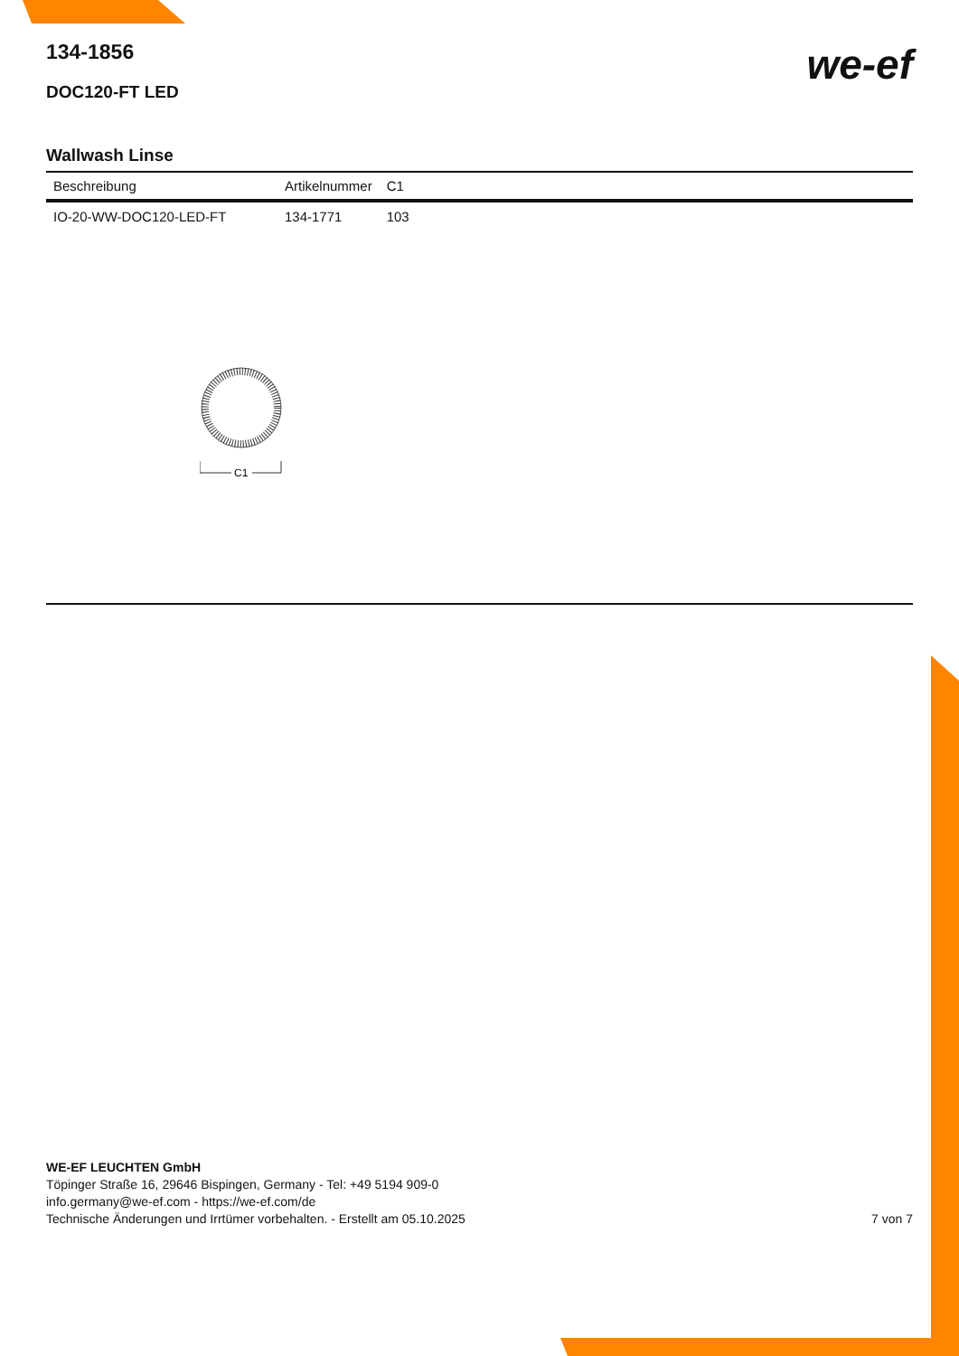we-ef
134-1856
DOC120-FT LED
Wallwash Linse
| Beschreibung | Artikelnummer | C1 |
| --- | --- | --- |
| IO-20-WW-DOC120-LED-FT | 134-1771 | 103 |
C1
WE-EF LEUCHTEN GmbH
Töpinger Straße 16, 29646 Bispingen, Germany - Tel: +49 5194 909-0
info.germany@we-ef.com - https://we-ef.com/de
7 von 7 Technische Änderungen und Irrtümer vorbehalten. - Erstellt am 05.10.2025